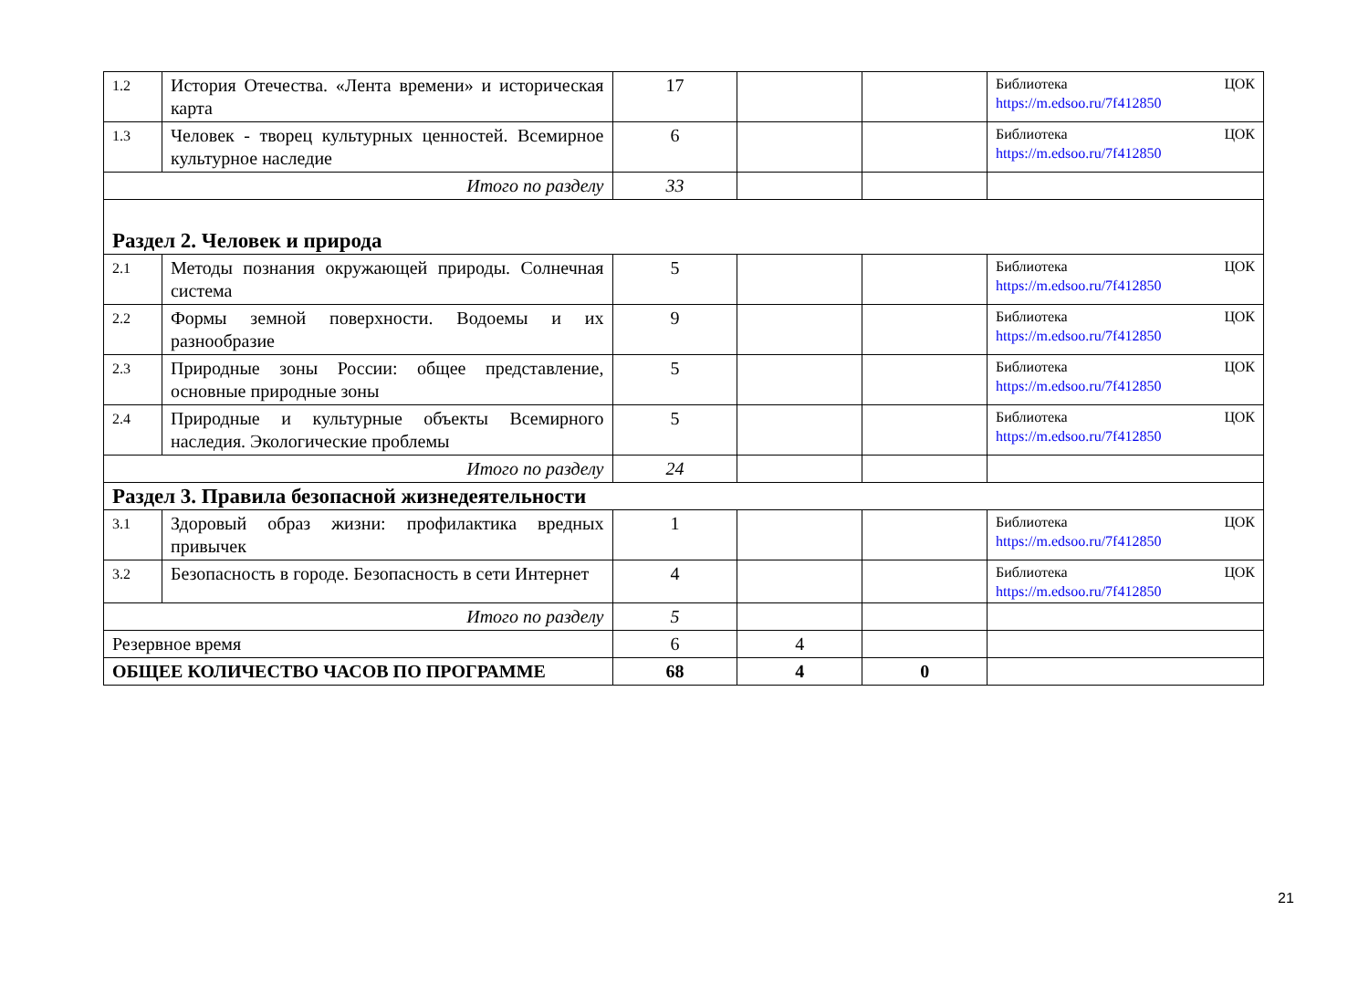| 1.2 | История Отечества. «Лента времени» и историческая карта | 17 | | | Библиотека ЦОК https://m.edsoo.ru/7f412850 |
| 1.3 | Человек - творец культурных ценностей. Всемирное культурное наследие | 6 | | | Библиотека ЦОК https://m.edsoo.ru/7f412850 |
| Итого по разделу | | 33 | | | |
| Раздел 2. Человек и природа | | | | | |
| 2.1 | Методы познания окружающей природы. Солнечная система | 5 | | | Библиотека ЦОК https://m.edsoo.ru/7f412850 |
| 2.2 | Формы земной поверхности. Водоемы и их разнообразие | 9 | | | Библиотека ЦОК https://m.edsoo.ru/7f412850 |
| 2.3 | Природные зоны России: общее представление, основные природные зоны | 5 | | | Библиотека ЦОК https://m.edsoo.ru/7f412850 |
| 2.4 | Природные и культурные объекты Всемирного наследия. Экологические проблемы | 5 | | | Библиотека ЦОК https://m.edsoo.ru/7f412850 |
| Итого по разделу | | 24 | | | |
| Раздел 3. Правила безопасной жизнедеятельности | | | | | |
| 3.1 | Здоровый образ жизни: профилактика вредных привычек | 1 | | | Библиотека ЦОК https://m.edsoo.ru/7f412850 |
| 3.2 | Безопасность в городе. Безопасность в сети Интернет | 4 | | | Библиотека ЦОК https://m.edsoo.ru/7f412850 |
| Итого по разделу | | 5 | | | |
| Резервное время | | 6 | 4 | | |
| ОБЩЕЕ КОЛИЧЕСТВО ЧАСОВ ПО ПРОГРАММЕ | | 68 | 4 | 0 | |
21